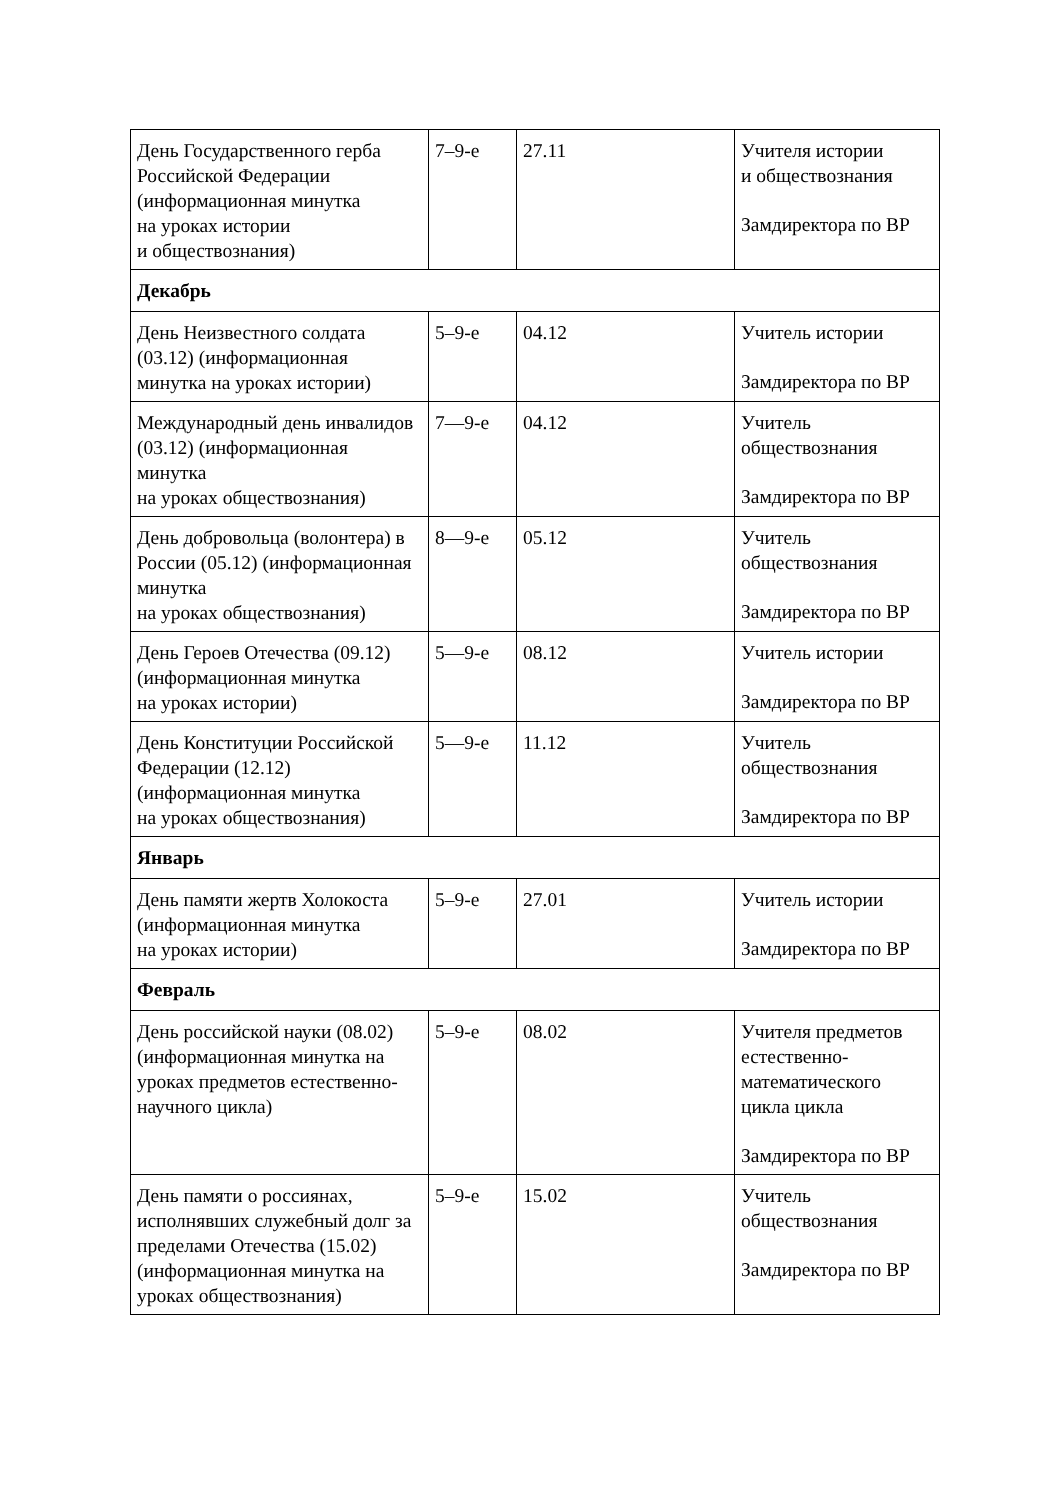| День Государственного герба Российской Федерации (информационная минутка на уроках истории и обществознания) | 7–9-е | 27.11 | Учителя истории и обществознания Замдиректора по ВР |
| Декабрь | | | |
| День Неизвестного солдата (03.12) (информационная минутка на уроках истории) | 5–9-е | 04.12 | Учитель истории Замдиректора по ВР |
| Международный день инвалидов (03.12) (информационная минутка на уроках обществознания) | 7—9-е | 04.12 | Учитель обществознания Замдиректора по ВР |
| День добровольца (волонтера) в России (05.12) (информационная минутка на уроках обществознания) | 8—9-е | 05.12 | Учитель обществознания Замдиректора по ВР |
| День Героев Отечества (09.12) (информационная минутка на уроках истории) | 5—9-е | 08.12 | Учитель истории Замдиректора по ВР |
| День Конституции Российской Федерации (12.12) (информационная минутка на уроках обществознания) | 5—9-е | 11.12 | Учитель обществознания Замдиректора по ВР |
| Январь | | | |
| День памяти жертв Холокоста (информационная минутка на уроках истории) | 5–9-е | 27.01 | Учитель истории Замдиректора по ВР |
| Февраль | | | |
| День российской науки (08.02) (информационная минутка на уроках предметов естественно-научного цикла) | 5–9-е | 08.02 | Учителя предметов естественно-математического цикла цикла Замдиректора по ВР |
| День памяти о россиянах, исполнявших служебный долг за пределами Отечества (15.02) (информационная минутка на уроках обществознания) | 5–9-е | 15.02 | Учитель обществознания Замдиректора по ВР |